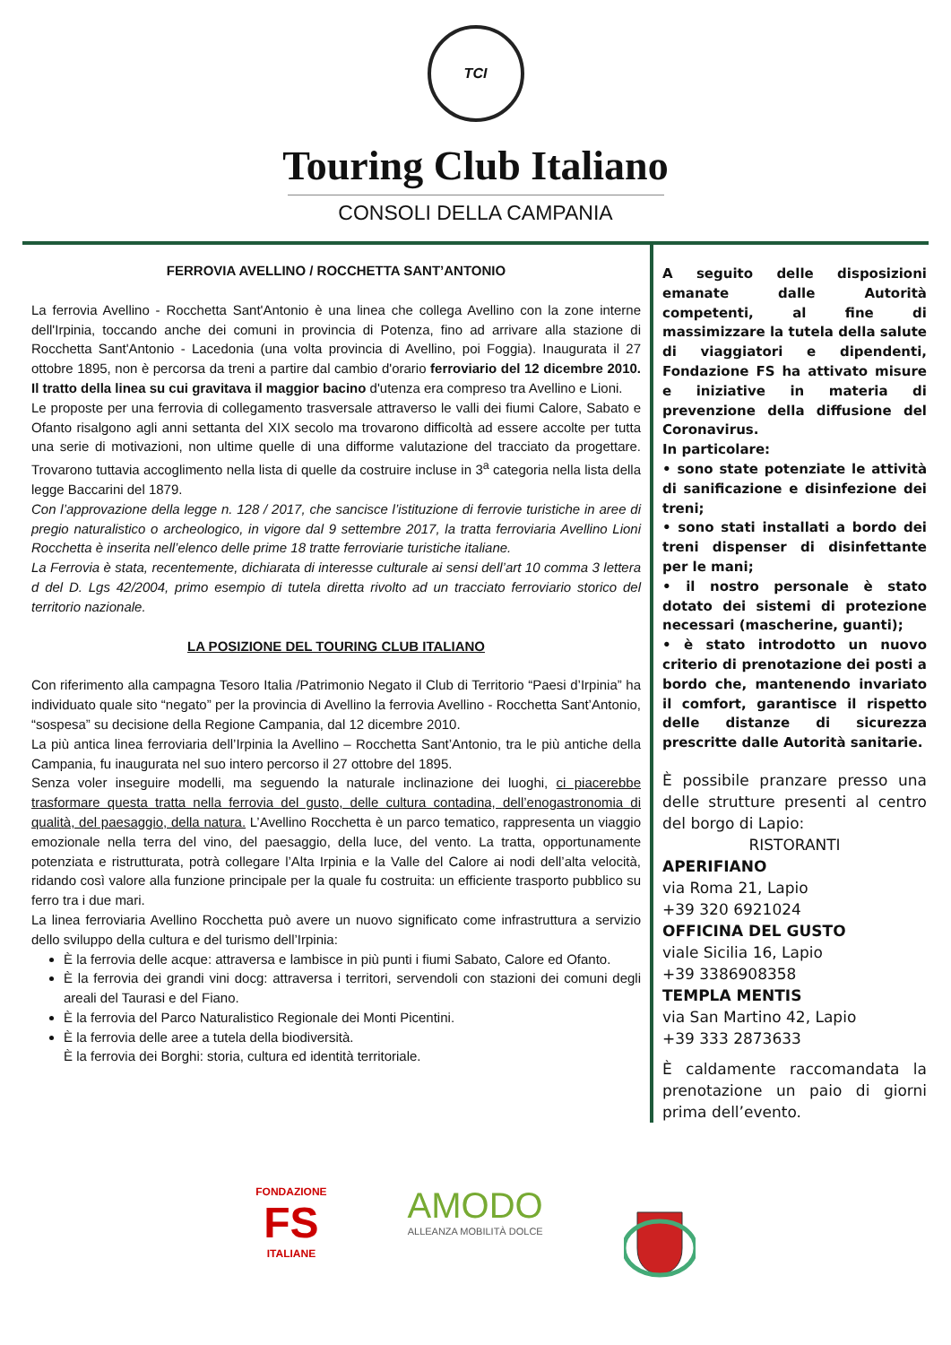TCI
Touring Club Italiano
CONSOLI DELLA CAMPANIA
FERROVIA AVELLINO / ROCCHETTA SANT’ANTONIO
La ferrovia Avellino - Rocchetta Sant'Antonio è una linea che collega Avellino con la zone interne dell'Irpinia, toccando anche dei comuni in provincia di Potenza, fino ad arrivare alla stazione di Rocchetta Sant'Antonio - Lacedonia (una volta provincia di Avellino, poi Foggia). Inaugurata il 27 ottobre 1895, non è percorsa da treni a partire dal cambio d'orario ferroviario del 12 dicembre 2010. Il tratto della linea su cui gravitava il maggior bacino d'utenza era compreso tra Avellino e Lioni.
Le proposte per una ferrovia di collegamento trasversale attraverso le valli dei fiumi Calore, Sabato e Ofanto risalgono agli anni settanta del XIX secolo ma trovarono difficoltà ad essere accolte per tutta una serie di motivazioni, non ultime quelle di una difforme valutazione del tracciato da progettare. Trovarono tuttavia accoglimento nella lista di quelle da costruire incluse in 3<sup>a</sup> categoria nella lista della legge Baccarini del 1879.
Con l’approvazione della legge n. 128 / 2017, che sancisce l’istituzione di ferrovie turistiche in aree di pregio naturalistico o archeologico, in vigore dal 9 settembre 2017, la tratta ferroviaria Avellino Lioni Rocchetta è inserita nell’elenco delle prime 18 tratte ferroviarie turistiche italiane.
La Ferrovia è stata, recentemente, dichiarata di interesse culturale ai sensi dell’art 10 comma 3 lettera d del D. Lgs 42/2004, primo esempio di tutela diretta rivolto ad un tracciato ferroviario storico del territorio nazionale.
LA POSIZIONE DEL TOURING CLUB ITALIANO
Con riferimento alla campagna Tesoro Italia /Patrimonio Negato il Club di Territorio “Paesi d’Irpinia” ha individuato quale sito “negato” per la provincia di Avellino la ferrovia Avellino - Rocchetta Sant’Antonio, “sospesa” su decisione della Regione Campania, dal 12 dicembre 2010.
La più antica linea ferroviaria dell’Irpinia la Avellino – Rocchetta Sant’Antonio, tra le più antiche della Campania, fu inaugurata nel suo intero percorso il 27 ottobre del 1895.
Senza voler inseguire modelli, ma seguendo la naturale inclinazione dei luoghi, ci piacerebbe trasformare questa tratta nella ferrovia del gusto, delle cultura contadina, dell’enogastronomia di qualità, del paesaggio, della natura. L’Avellino Rocchetta è un parco tematico, rappresenta un viaggio emozionale nella terra del vino, del paesaggio, della luce, del vento. La tratta, opportunamente potenziata e ristrutturata, potrà collegare l’Alta Irpinia e la Valle del Calore ai nodi dell’alta velocità, ridando così valore alla funzione principale per la quale fu costruita: un efficiente trasporto pubblico su ferro tra i due mari.
La linea ferroviaria Avellino Rocchetta può avere un nuovo significato come infrastruttura a servizio dello sviluppo della cultura e del turismo dell’Irpinia:
È la ferrovia delle acque: attraversa e lambisce in più punti i fiumi Sabato, Calore ed Ofanto.
È la ferrovia dei grandi vini docg: attraversa i territori, servendoli con stazioni dei comuni degli areali del Taurasi e del Fiano.
È la ferrovia del Parco Naturalistico Regionale dei Monti Picentini.
È la ferrovia delle aree a tutela della biodiversità.
È la ferrovia dei Borghi: storia, cultura ed identità territoriale.
A seguito delle disposizioni emanate dalle Autorità competenti, al fine di massimizzare la tutela della salute di viaggiatori e dipendenti, Fondazione FS ha attivato misure e iniziative in materia di prevenzione della diffusione del Coronavirus.
In particolare:
• sono state potenziate le attività di sanificazione e disinfezione dei treni;
• sono stati installati a bordo dei treni dispenser di disinfettante per le mani;
• il nostro personale è stato dotato dei sistemi di protezione necessari (mascherine, guanti);
• è stato introdotto un nuovo criterio di prenotazione dei posti a bordo che, mantenendo invariato il comfort, garantisce il rispetto delle distanze di sicurezza prescritte dalle Autorità sanitarie.
È possibile pranzare presso una delle strutture presenti al centro del borgo di Lapio:
RISTORANTI
APERIFIANO
via Roma 21, Lapio
+39 320 6921024
OFFICINA DEL GUSTO
viale Sicilia 16, Lapio
+39 3386908358
TEMPLA MENTIS
via San Martino 42, Lapio
+39 333 2873633
È caldamente raccomandata la prenotazione un paio di giorni prima dell’evento.
FONDAZIONE
FS
ITALIANE
AMODO
ALLEANZA MOBILITÀ DOLCE